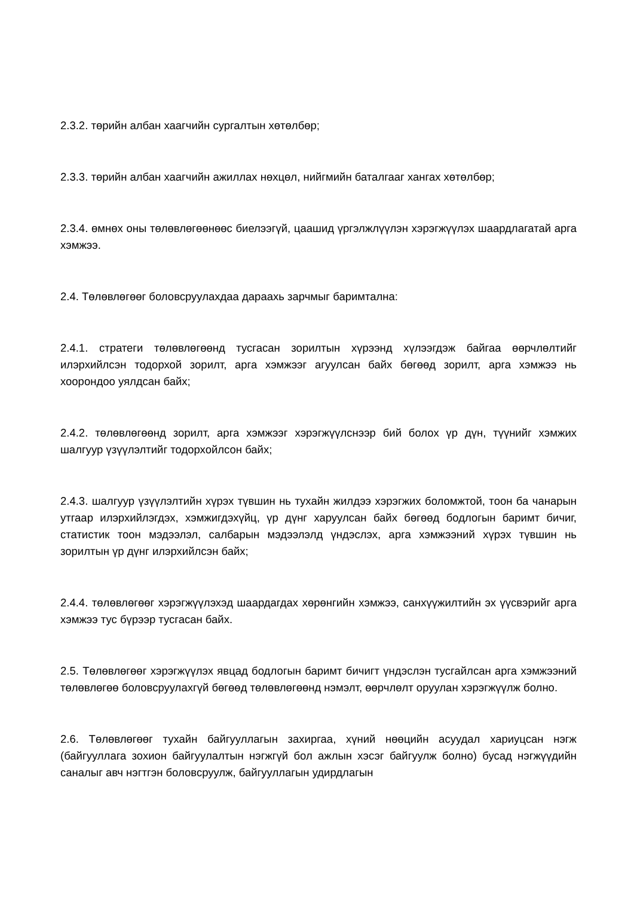2.3.2. төрийн албан хаагчийн сургалтын хөтөлбөр;
2.3.3. төрийн албан хаагчийн ажиллах нөхцөл, нийгмийн баталгааг хангах хөтөлбөр;
2.3.4. өмнөх оны төлөвлөгөөнөөс биелээгүй, цаашид үргэлжлүүлэн хэрэгжүүлэх шаардлагатай арга хэмжээ.
2.4. Төлөвлөгөөг боловсруулахдаа дараахь зарчмыг баримтална:
2.4.1. стратеги төлөвлөгөөнд тусгасан зорилтын хүрээнд хүлээгдэж байгаа өөрчлөлтийг илэрхийлсэн тодорхой зорилт, арга хэмжээг агуулсан байх бөгөөд зорилт, арга хэмжээ нь хоорондоо уялдсан байх;
2.4.2. төлөвлөгөөнд зорилт, арга хэмжээг хэрэгжүүлснээр бий болох үр дүн, түүнийг хэмжих шалгуур үзүүлэлтийг тодорхойлсон байх;
2.4.3. шалгуур үзүүлэлтийн хүрэх түвшин нь тухайн жилдээ хэрэгжих боломжтой, тоон ба чанарын утгаар илэрхийлэгдэх, хэмжигдэхүйц, үр дүнг харуулсан байх бөгөөд бодлогын баримт бичиг, статистик тоон мэдээлэл, салбарын мэдээлэлд үндэслэх, арга хэмжээний хүрэх түвшин нь зорилтын үр дүнг илэрхийлсэн байх;
2.4.4. төлөвлөгөөг хэрэгжүүлэхэд шаардагдах хөрөнгийн хэмжээ, санхүүжилтийн эх үүсвэрийг арга хэмжээ тус бүрээр тусгасан байх.
2.5. Төлөвлөгөөг хэрэгжүүлэх явцад бодлогын баримт бичигт үндэслэн тусгайлсан арга хэмжээний төлөвлөгөө боловсруулахгүй бөгөөд төлөвлөгөөнд нэмэлт, өөрчлөлт оруулан хэрэгжүүлж болно.
2.6. Төлөвлөгөөг тухайн байгууллагын захиргаа, хүний нөөцийн асуудал хариуцсан нэгж (байгууллага зохион байгуулалтын нэгжгүй бол ажлын хэсэг байгуулж болно) бусад нэгжүүдийн саналыг авч нэгтгэн боловсруулж, байгууллагын удирдлагын